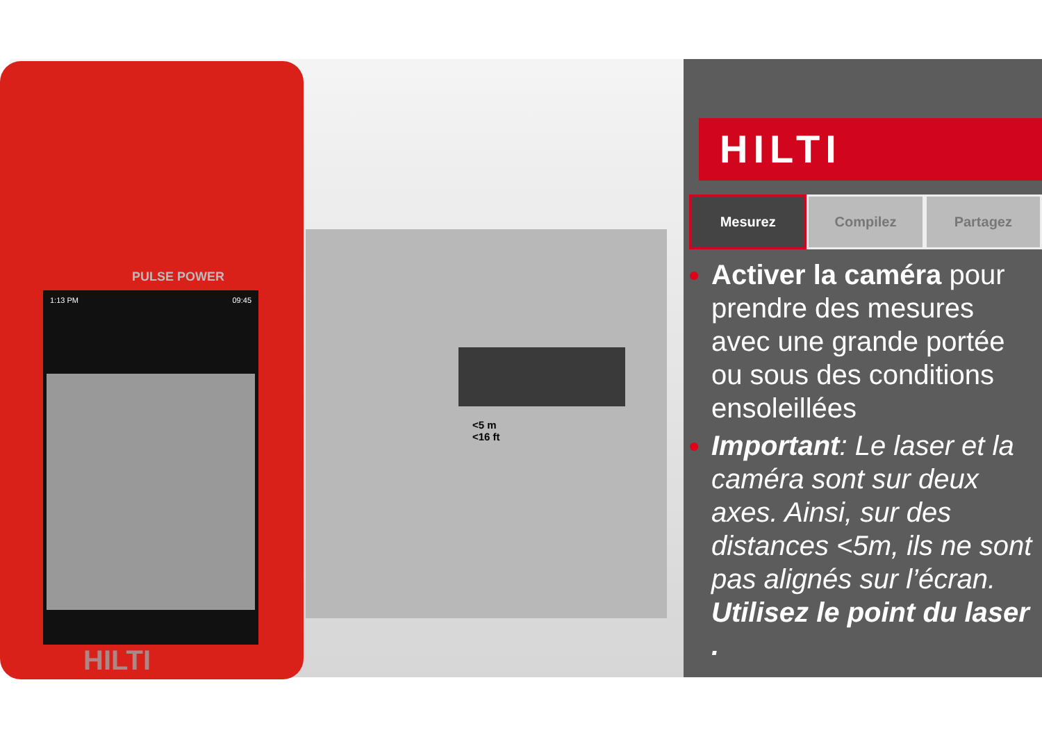1:13 PM 09:45
PULSE POWER
HILTI
<5 m
<16 ft
HILTI
Mesurez Compilez Partagez
Activer la caméra pour prendre des mesures avec une grande portée ou sous des conditions ensoleillées
Important: Le laser et la caméra sont sur deux axes. Ainsi, sur des distances <5m, ils ne sont pas alignés sur l’écran. Utilisez le point du laser .